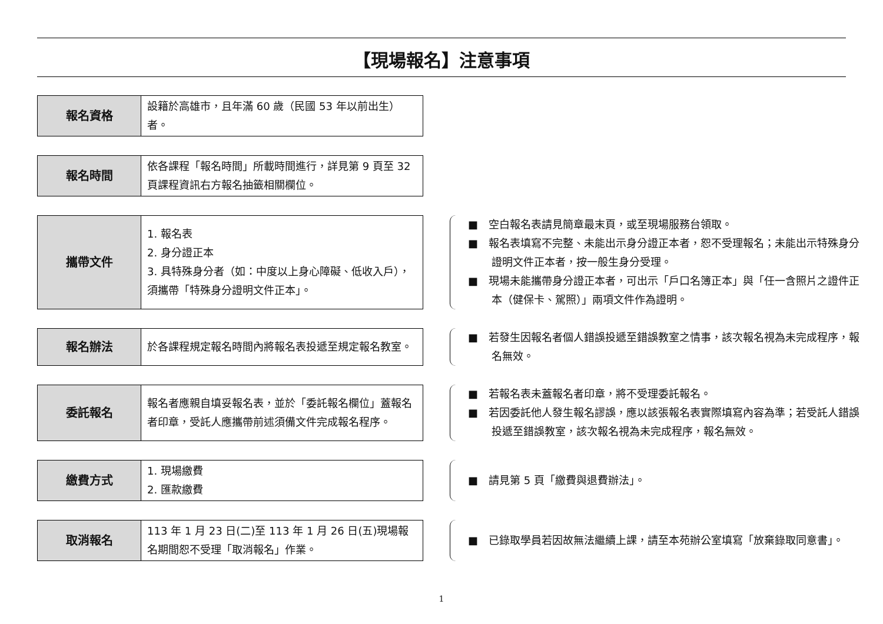【現場報名】注意事項
| 報名資格 | 設籍於高雄市，且年滿 60 歲（民國 53 年以前出生）者。 |
| 報名時間 | 依各課程「報名時間」所載時間進行，詳見第 9 頁至 32 頁課程資訊右方報名抽籤相關欄位。 |
| 攜帶文件 | 1. 報名表 2. 身分證正本 3. 具特殊身分者（如：中度以上身心障礙、低收入戶），須攜帶「特殊身分證明文件正本」。 |
■　空白報名表請見簡章最末頁，或至現場服務台領取。
■　報名表填寫不完整、未能出示身分證正本者，恕不受理報名；未能出示特殊身分證明文件正本者，按一般生身分受理。
■　現場未能攜帶身分證正本者，可出示「戶口名簿正本」與「任一含照片之證件正本（健保卡、駕照）」兩項文件作為證明。
| 報名辦法 | 於各課程規定報名時間內將報名表投遞至規定報名教室。 |
■　若發生因報名者個人錯誤投遞至錯誤教室之情事，該次報名視為未完成程序，報名無效。
| 委託報名 | 報名者應親自填妥報名表，並於「委託報名欄位」蓋報名者印章，受託人應攜帶前述須備文件完成報名程序。 |
■　若報名表未蓋報名者印章，將不受理委託報名。
■　若因委託他人發生報名謬誤，應以該張報名表實際填寫內容為準；若受託人錯誤投遞至錯誤教室，該次報名視為未完成程序，報名無效。
| 繳費方式 | 1. 現場繳費 2. 匯款繳費 |
■　請見第 5 頁「繳費與退費辦法」。
| 取消報名 | 113 年 1 月 23 日(二)至 113 年 1 月 26 日(五)現場報名期間恕不受理「取消報名」作業。 |
■　已錄取學員若因故無法繼續上課，請至本苑辦公室填寫「放棄錄取同意書」。
1